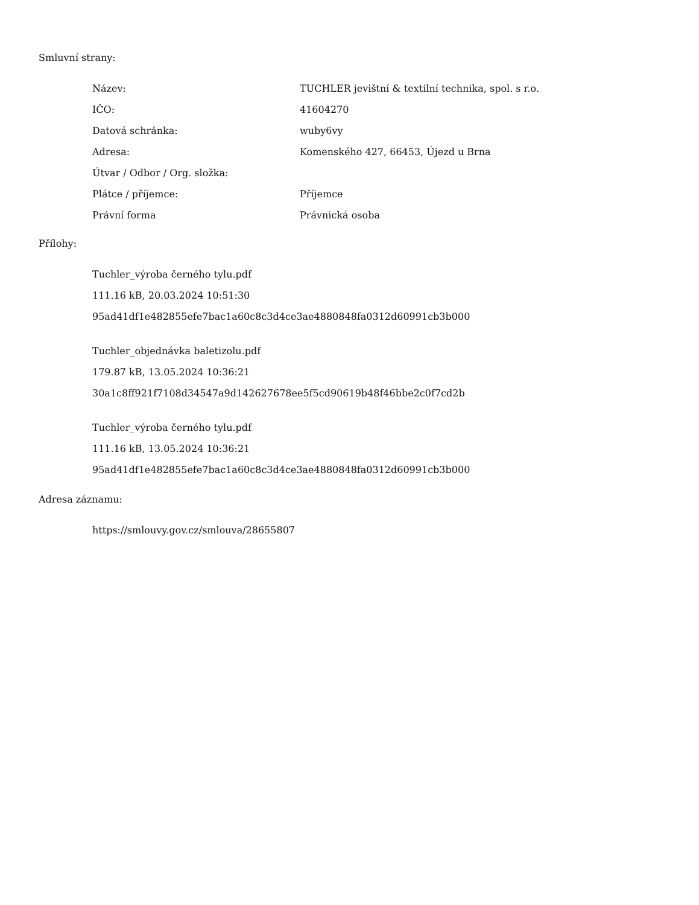Smluvní strany:
| Název: | TUCHLER jevištní & textilní technika, spol. s r.o. |
| IČO: | 41604270 |
| Datová schránka: | wuby6vy |
| Adresa: | Komenského 427, 66453, Újezd u Brna |
| Útvar / Odbor / Org. složka: | |
| Plátce / příjemce: | Příjemce |
| Právní forma | Právnická osoba |
Přílohy:
Tuchler_výroba černého tylu.pdf
111.16 kB, 20.03.2024 10:51:30
95ad41df1e482855efe7bac1a60c8c3d4ce3ae4880848fa0312d60991cb3b000
Tuchler_objednávka baletizolu.pdf
179.87 kB, 13.05.2024 10:36:21
30a1c8ff921f7108d34547a9d142627678ee5f5cd90619b48f46bbe2c0f7cd2b
Tuchler_výroba černého tylu.pdf
111.16 kB, 13.05.2024 10:36:21
95ad41df1e482855efe7bac1a60c8c3d4ce3ae4880848fa0312d60991cb3b000
Adresa záznamu:
https://smlouvy.gov.cz/smlouva/28655807